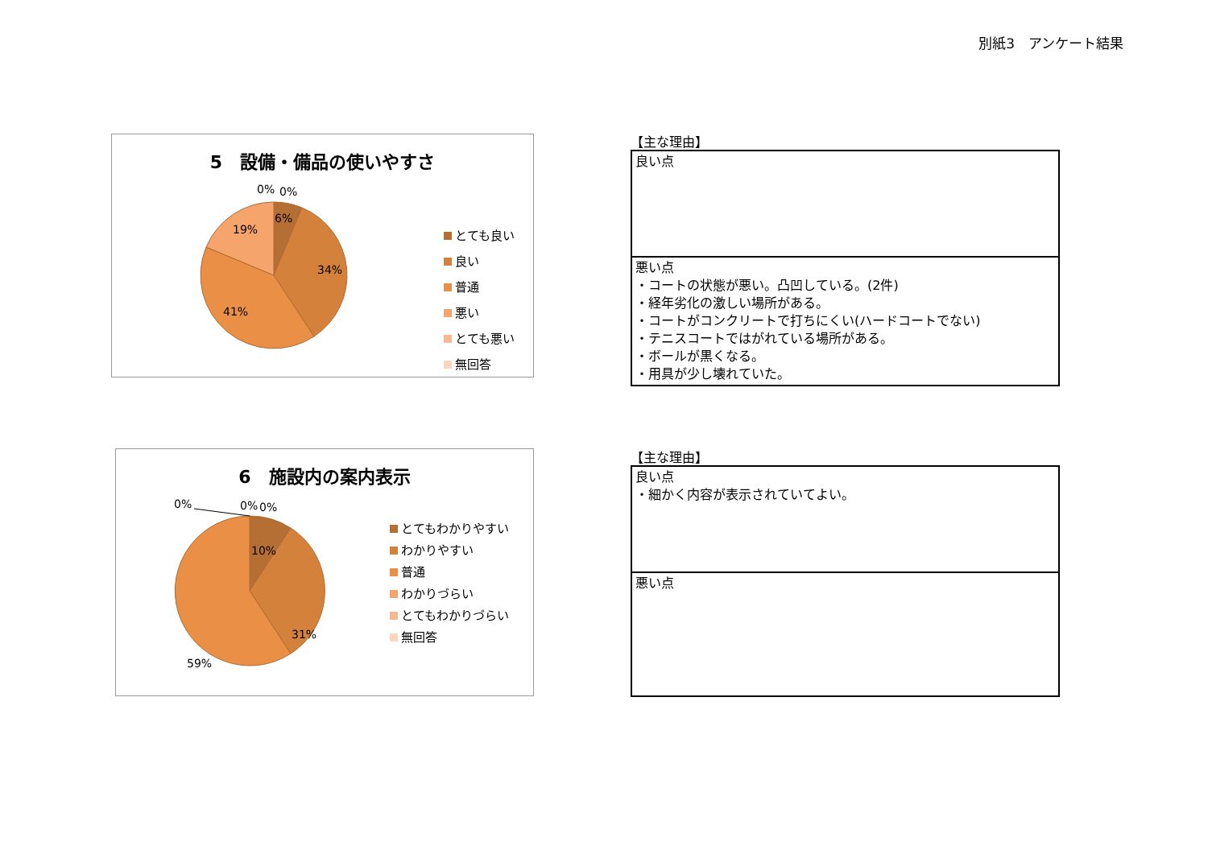別紙3　アンケート結果
5　設備・備品の使いやすさ
0% 0%
6%
19%
34%
41%
とても良い
良い
普通
悪い
とても悪い
無回答
【主な理由】
| 良い点 |
| 悪い点 ・コートの状態が悪い。凸凹している。(2件) ・経年劣化の激しい場所がある。 ・コートがコンクリートで打ちにくい(ハードコートでない) ・テニスコートではがれている場所がある。 ・ボールが黒くなる。 ・用具が少し壊れていた。 |
6　施設内の案内表示
0% 0% 0%
10%
31%
59%
とてもわかりやすい
わかりやすい
普通
わかりづらい
とてもわかりづらい
無回答
【主な理由】
| 良い点 ・細かく内容が表示されていてよい。 |
| 悪い点 |